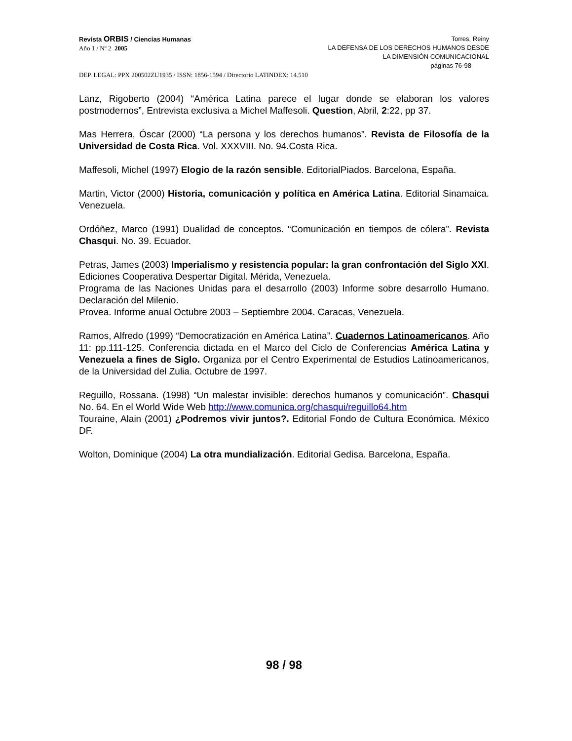Revista ORBIS / Ciencias Humanas
Año 1 / Nº 2 2005
Torres, Reiny
LA DEFENSA DE LOS DERECHOS HUMANOS DESDE
LA DIMENSIÓN COMUNICACIONAL
páginas 76-98
DEP. LEGAL: PPX 200502ZU1935 / ISSN: 1856-1594 / Directorio LATINDEX: 14.510
Lanz, Rigoberto (2004) “América Latina parece el lugar donde se elaboran los valores postmodernos”, Entrevista exclusiva a Michel Maffesoli. Question, Abril, 2:22, pp 37.
Mas Herrera, Óscar (2000) “La persona y los derechos humanos”. Revista de Filosofía de la Universidad de Costa Rica. Vol. XXXVIII. No. 94.Costa Rica.
Maffesoli, Michel (1997) Elogio de la razón sensible. EditorialPiados. Barcelona, España.
Martin, Victor (2000) Historia, comunicación y política en América Latina. Editorial Sinamaica. Venezuela.
Ordóñez, Marco (1991) Dualidad de conceptos. “Comunicación en tiempos de cólera”. Revista Chasqui. No. 39. Ecuador.
Petras, James (2003) Imperialismo y resistencia popular: la gran confrontación del Siglo XXI. Ediciones Cooperativa Despertar Digital. Mérida, Venezuela.
Programa de las Naciones Unidas para el desarrollo (2003) Informe sobre desarrollo Humano. Declaración del Milenio.
Provea. Informe anual Octubre 2003 – Septiembre 2004. Caracas, Venezuela.
Ramos, Alfredo (1999) “Democratización en América Latina”. Cuadernos Latinoamericanos. Año 11: pp.111-125. Conferencia dictada en el Marco del Ciclo de Conferencias América Latina y Venezuela a fines de Siglo. Organiza por el Centro Experimental de Estudios Latinoamericanos, de la Universidad del Zulia. Octubre de 1997.
Reguillo, Rossana. (1998) “Un malestar invisible: derechos humanos y comunicación”. Chasqui No. 64. En el World Wide Web http://www.comunica.org/chasqui/reguillo64.htm
Touraine, Alain (2001) ¿Podremos vivir juntos?. Editorial Fondo de Cultura Económica. México DF.
Wolton, Dominique (2004) La otra mundialización. Editorial Gedisa. Barcelona, España.
98 / 98